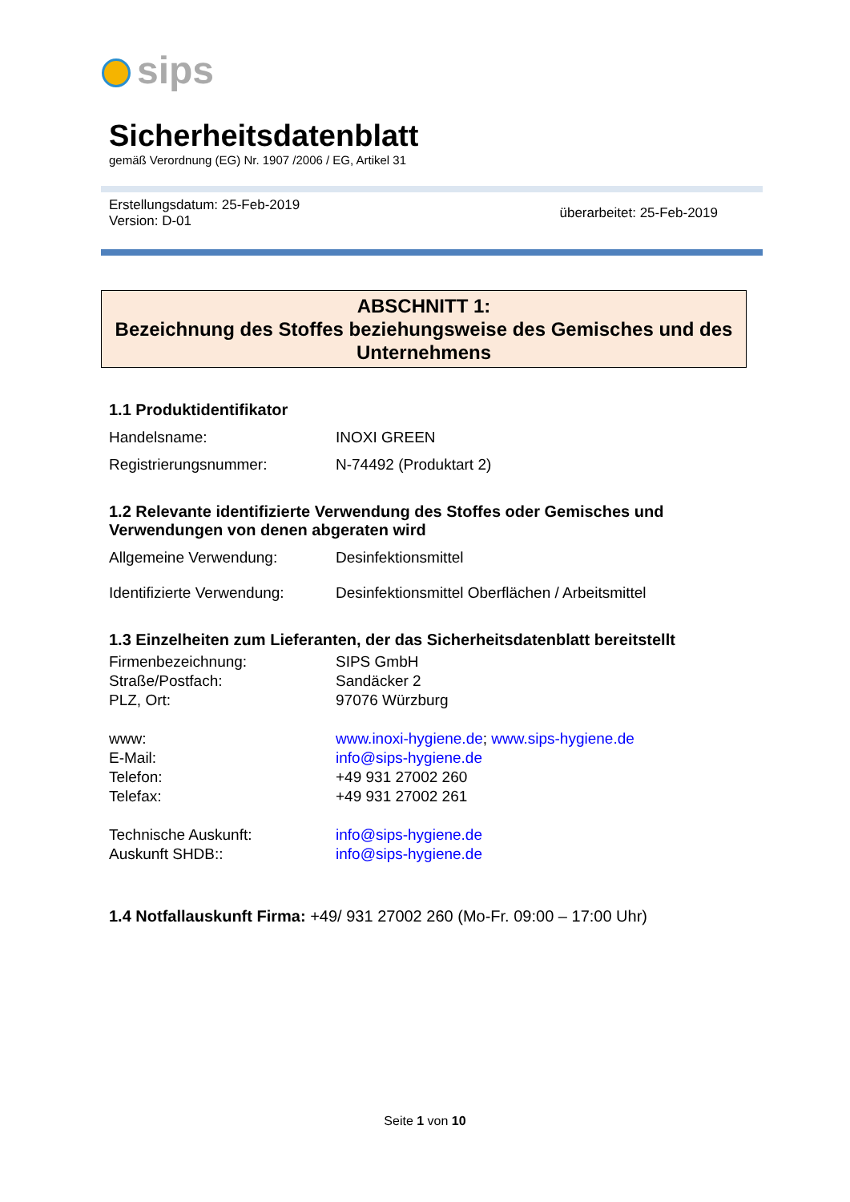sips
Sicherheitsdatenblatt
gemäß Verordnung (EG) Nr. 1907 /2006 / EG, Artikel 31
Erstellungsdatum: 25-Feb-2019
Version: D-01
überarbeitet: 25-Feb-2019
ABSCHNITT 1:
Bezeichnung des Stoffes beziehungsweise des Gemisches und des Unternehmens
1.1 Produktidentifikator
Handelsname: INOXI GREEN
Registrierungsnummer: N-74492 (Produktart 2)
1.2 Relevante identifizierte Verwendung des Stoffes oder Gemisches und Verwendungen von denen abgeraten wird
Allgemeine Verwendung: Desinfektionsmittel
Identifizierte Verwendung:
Desinfektionsmittel Oberflächen / Arbeitsmittel
1.3 Einzelheiten zum Lieferanten, der das Sicherheitsdatenblatt bereitstellt
Firmenbezeichnung: SIPS GmbH
Straße/Postfach: Sandäcker 2
PLZ, Ort: 97076 Würzburg
www: www.inoxi-hygiene.de; www.sips-hygiene.de
E-Mail: info@sips-hygiene.de
Telefon: +49 931 27002 260
Telefax: +49 931 27002 261
Technische Auskunft: info@sips-hygiene.de
Auskunft SHDB:: info@sips-hygiene.de
1.4 Notfallauskunft Firma: +49/ 931 27002 260 (Mo-Fr. 09:00 – 17:00 Uhr)
Seite 1 von 10